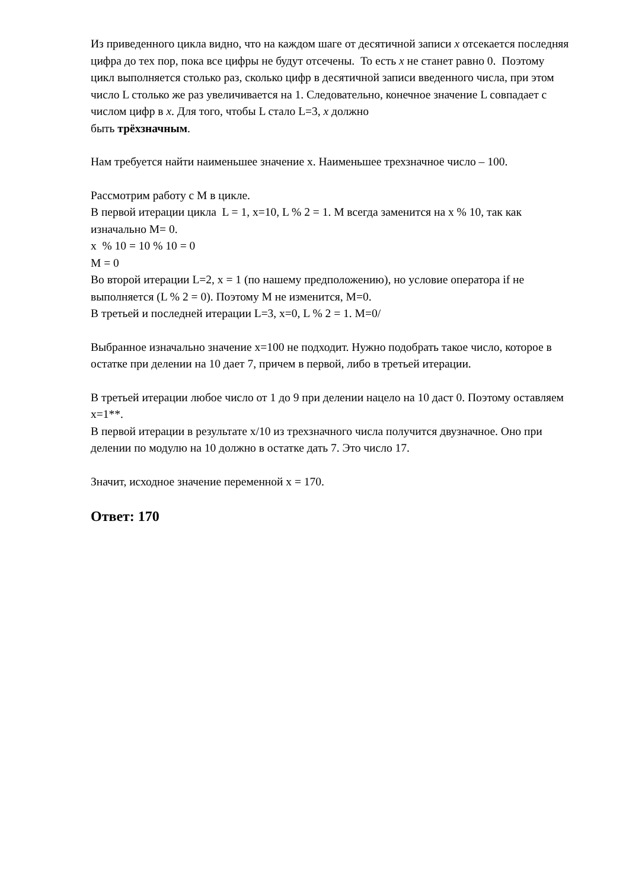Из приведенного цикла видно, что на каждом шаге от десятичной записи x отсекается последняя цифра до тех пор, пока все цифры не будут отсечены. То есть x не станет равно 0. Поэтому цикл выполняется столько раз, сколько цифр в десятичной записи введенного числа, при этом число L столько же раз увеличивается на 1. Следовательно, конечное значение L совпадает с числом цифр в x. Для того, чтобы L стало L=3, x должно
быть трёхзначным.
Нам требуется найти наименьшее значение x. Наименьшее трехзначное число – 100.
Рассмотрим работу с M в цикле.
В первой итерации цикла L = 1, x=10, L % 2 = 1. M всегда заменится на x % 10, так как изначально M= 0.
x % 10 = 10 % 10 = 0
M = 0
Во второй итерации L=2, x = 1 (по нашему предположению), но условие оператора if не выполняется (L % 2 = 0). Поэтому M не изменится, M=0.
В третьей и последней итерации L=3, x=0, L % 2 = 1. M=0/
Выбранное изначально значение x=100 не подходит. Нужно подобрать такое число, которое в остатке при делении на 10 дает 7, причем в первой, либо в третьей итерации.
В третьей итерации любое число от 1 до 9 при делении нацело на 10 даст 0. Поэтому оставляем x=1**.
В первой итерации в результате x/10 из трехзначного числа получится двузначное. Оно при делении по модулю на 10 должно в остатке дать 7. Это число 17.
Значит, исходное значение переменной x = 170.
Ответ: 170